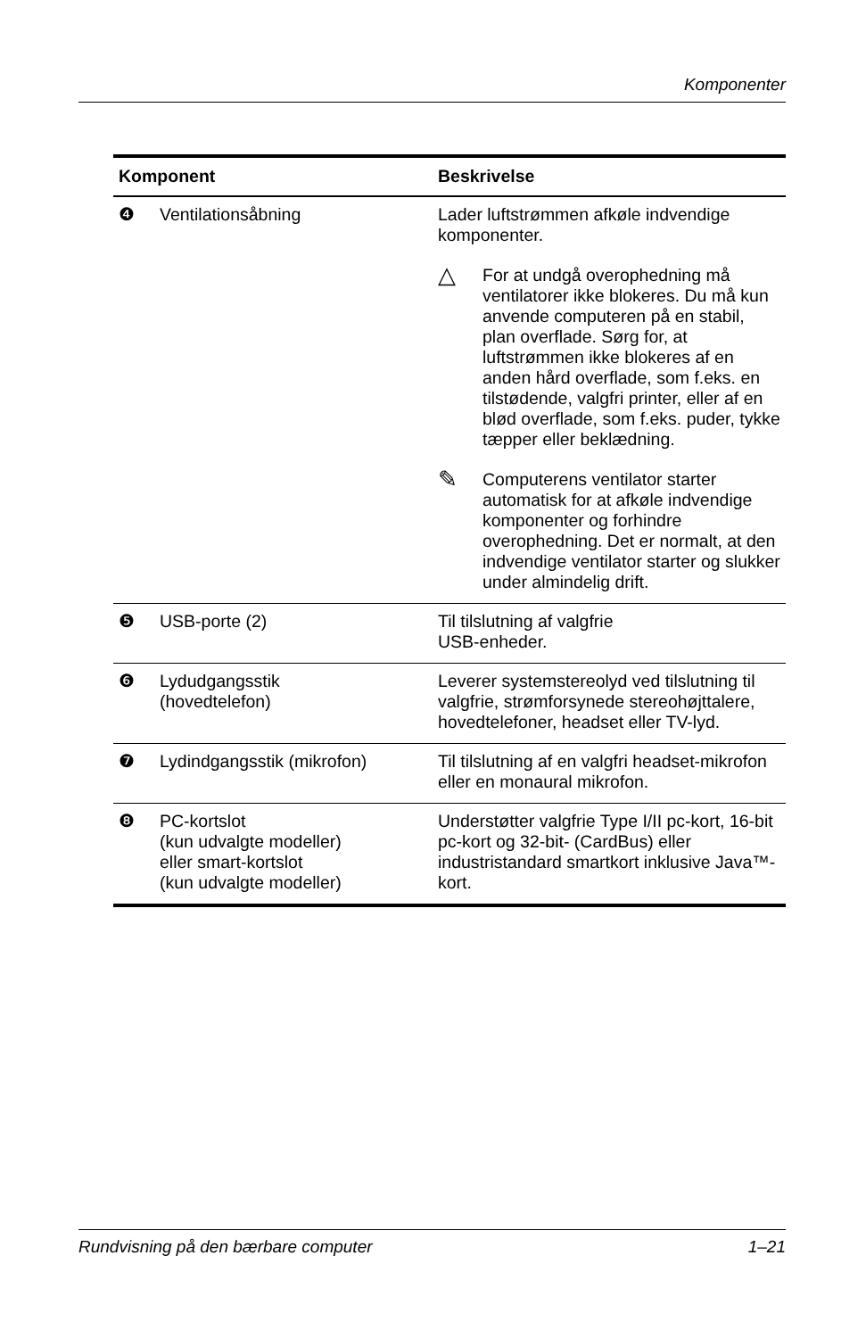Komponenter
| Komponent | | Beskrivelse |
| --- | --- | --- |
| ❹ | Ventilationsåbning | Lader luftstrømmen afkøle indvendige komponenter. △ For at undgå overophedning må ventilatorer ikke blokeres. Du må kun anvende computeren på en stabil, plan overflade. Sørg for, at luftstrømmen ikke blokeres af en anden hård overflade, som f.eks. en tilstødende, valgfri printer, eller af en blød overflade, som f.eks. puder, tykke tæpper eller beklædning. ✎ Computerens ventilator starter automatisk for at afkøle indvendige komponenter og forhindre overophedning. Det er normalt, at den indvendige ventilator starter og slukker under almindelig drift. |
| ❺ | USB-porte (2) | Til tilslutning af valgfrie USB-enheder. |
| ❻ | Lydudgangsstik (hovedtelefon) | Leverer systemstereolyd ved tilslutning til valgfrie, strømforsynede stereohøjttalere, hovedtelefoner, headset eller TV-lyd. |
| ❼ | Lydindgangsstik (mikrofon) | Til tilslutning af en valgfri headset-mikrofon eller en monaural mikrofon. |
| ❽ | PC-kortslot (kun udvalgte modeller) eller smart-kortslot (kun udvalgte modeller) | Understøtter valgfrie Type I/II pc-kort, 16-bit pc-kort og 32-bit- (CardBus) eller industristandard smartkort inklusive Java™-kort. |
Rundvisning på den bærbare computer 1–21